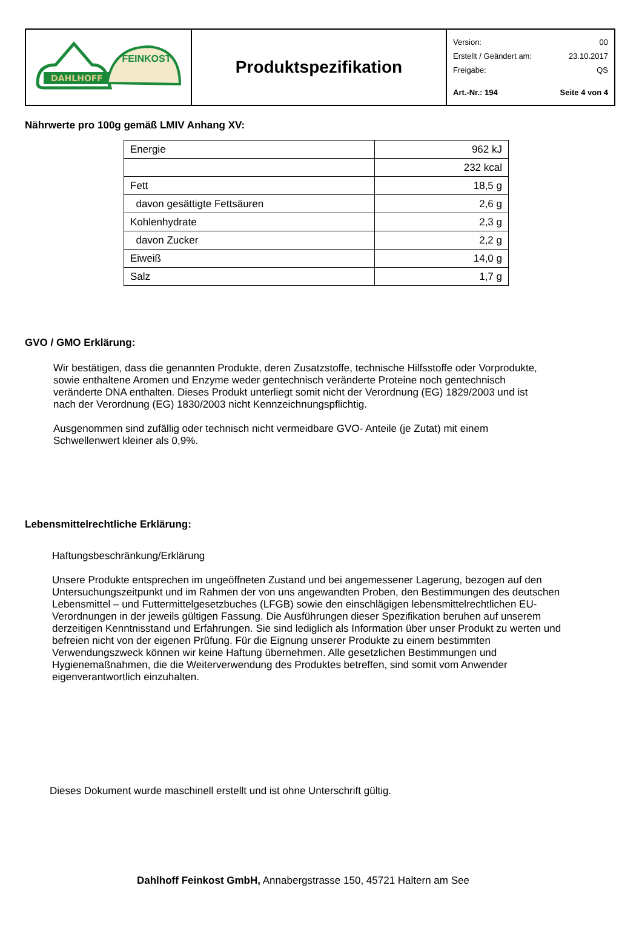| DAHLHOFF FEINKOST | Produktspezifikation | Version: 00 Erstellt / Geändert am: 23.10.2017 Freigabe: QS Art.-Nr.: 194 Seite 4 von 4 |
Nährwerte pro 100g gemäß LMIV Anhang XV:
| Energie | 962 kJ |
| | 232 kcal |
| Fett | 18,5 g |
| davon gesättigte Fettsäuren | 2,6 g |
| Kohlenhydrate | 2,3 g |
| davon Zucker | 2,2 g |
| Eiweiß | 14,0 g |
| Salz | 1,7 g |
GVO / GMO Erklärung:
Wir bestätigen, dass die genannten Produkte, deren Zusatzstoffe, technische Hilfsstoffe oder Vorprodukte, sowie enthaltene Aromen und Enzyme weder gentechnisch veränderte Proteine noch gentechnisch veränderte DNA enthalten. Dieses Produkt unterliegt somit nicht der Verordnung (EG) 1829/2003 und ist nach der Verordnung (EG) 1830/2003 nicht Kennzeichnungspflichtig.
Ausgenommen sind zufällig oder technisch nicht vermeidbare GVO- Anteile (je Zutat) mit einem Schwellenwert kleiner als 0,9%.
Lebensmittelrechtliche Erklärung:
Haftungsbeschränkung/Erklärung
Unsere Produkte entsprechen im ungeöffneten Zustand und bei angemessener Lagerung, bezogen auf den Untersuchungszeitpunkt und im Rahmen der von uns angewandten Proben, den Bestimmungen des deutschen Lebensmittel – und Futtermittelgesetzbuches (LFGB) sowie den einschlägigen lebensmittelrechtlichen EU-Verordnungen in der jeweils gültigen Fassung. Die Ausführungen dieser Spezifikation beruhen auf unserem derzeitigen Kenntnisstand und Erfahrungen. Sie sind lediglich als Information über unser Produkt zu werten und befreien nicht von der eigenen Prüfung. Für die Eignung unserer Produkte zu einem bestimmten Verwendungszweck können wir keine Haftung übernehmen. Alle gesetzlichen Bestimmungen und Hygienemaßnahmen, die die Weiterverwendung des Produktes betreffen, sind somit vom Anwender eigenverantwortlich einzuhalten.
Dieses Dokument wurde maschinell erstellt und ist ohne Unterschrift gültig.
Dahlhoff Feinkost GmbH, Annabergstrasse 150, 45721 Haltern am See